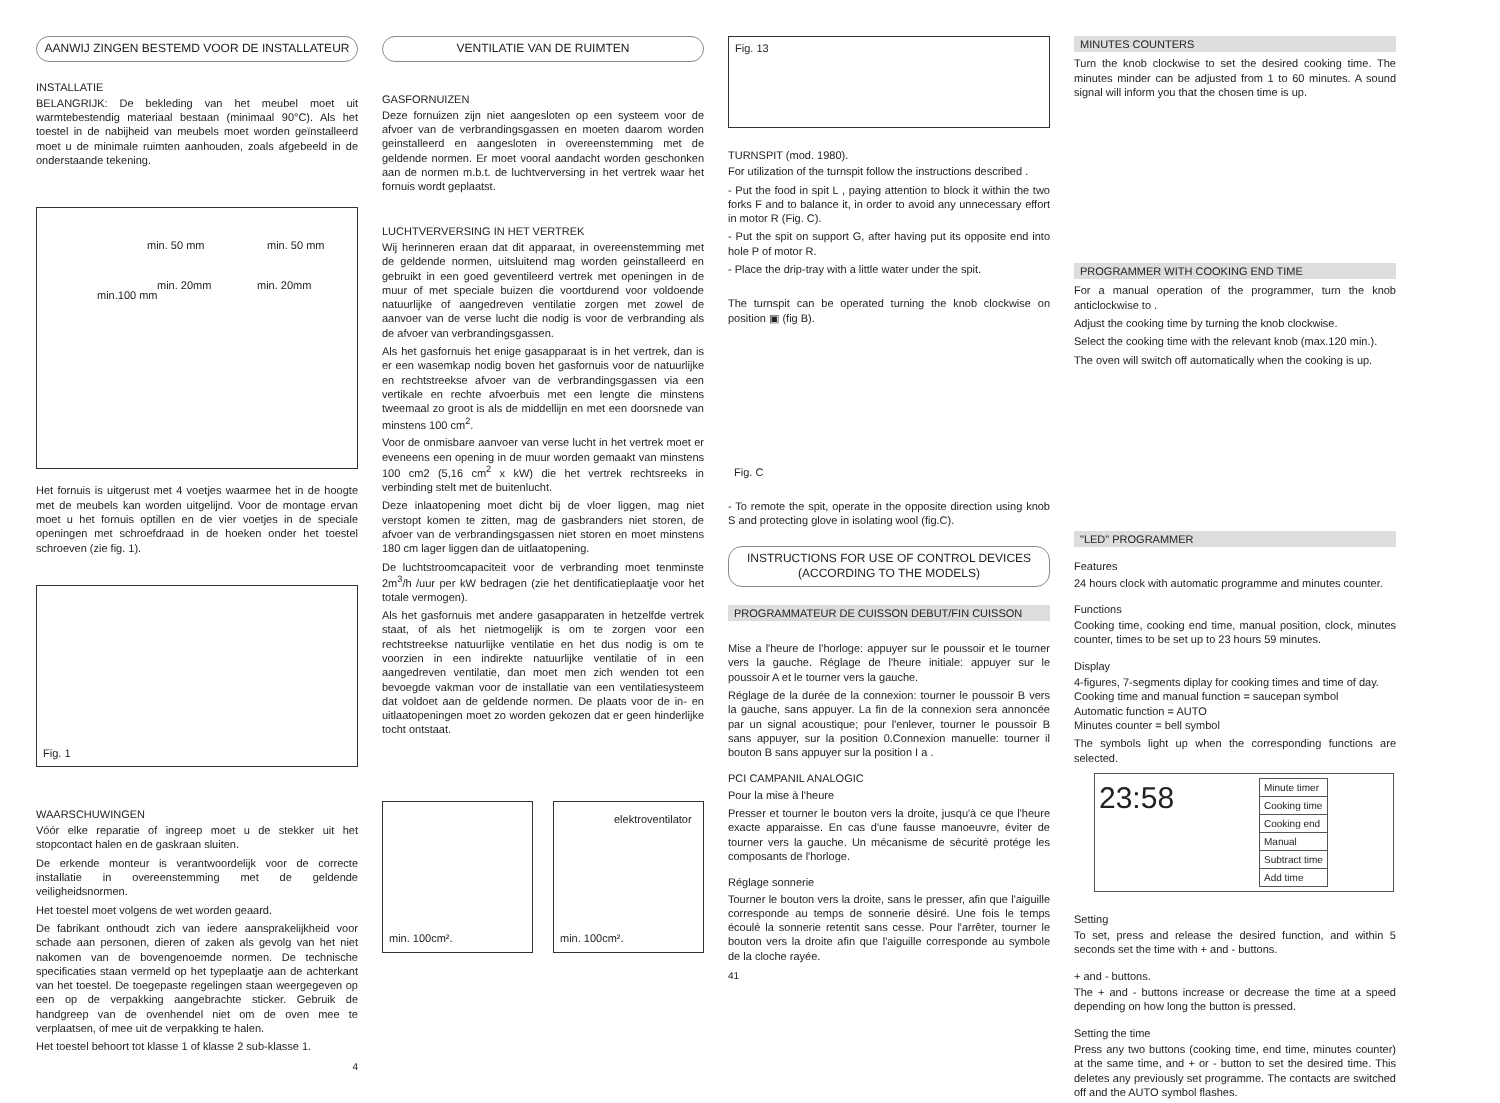AANWIJ ZINGEN BESTEMD VOOR DE INSTALLATEUR
INSTALLATIE
BELANGRIJK: De bekleding van het meubel moet uit warmtebestendig materiaal bestaan (minimaal 90°C). Als het toestel in de nabijheid van meubels moet worden geïnstalleerd moet u de minimale ruimten aanhouden, zoals afgebeeld in de onderstaande tekening.
min. 50 mm min. 50 mm
min.100 mm
min. 20mm min. 20mm
Het fornuis is uitgerust met 4 voetjes waarmee het in de hoogte met de meubels kan worden uitgelijnd. Voor de montage ervan moet u het fornuis optillen en de vier voetjes in de speciale openingen met schroefdraad in de hoeken onder het toestel schroeven (zie fig. 1).
Fig. 1
WAARSCHUWINGEN
Vóór elke reparatie of ingreep moet u de stekker uit het stopcontact halen en de gaskraan sluiten.
De erkende monteur is verantwoordelijk voor de correcte installatie in overeenstemming met de geldende veiligheidsnormen.
Het toestel moet volgens de wet worden geaard.
De fabrikant onthoudt zich van iedere aansprakelijkheid voor schade aan personen, dieren of zaken als gevolg van het niet nakomen van de bovengenoemde normen. De technische specificaties staan vermeld op het typeplaatje aan de achterkant van het toestel. De toegepaste regelingen staan weergegeven op een op de verpakking aangebrachte sticker. Gebruik de handgreep van de ovenhendel niet om de oven mee te verplaatsen, of mee uit de verpakking te halen.
Het toestel behoort tot klasse 1 of klasse 2 sub-klasse 1.
4
VENTILATIE VAN DE RUIMTEN
GASFORNUIZEN
Deze fornuizen zijn niet aangesloten op een systeem voor de afvoer van de verbrandingsgassen en moeten daarom worden geinstalleerd en aangesloten in overeenstemming met de geldende normen. Er moet vooral aandacht worden geschonken aan de normen m.b.t. de luchtverversing in het vertrek waar het fornuis wordt geplaatst.
LUCHTVERVERSING IN HET VERTREK
Wij herinneren eraan dat dit apparaat, in overeenstemming met de geldende normen, uitsluitend mag worden geinstalleerd en gebruikt in een goed geventileerd vertrek met openingen in de muur of met speciale buizen die voortdurend voor voldoende natuurlijke of aangedreven ventilatie zorgen met zowel de aanvoer van de verse lucht die nodig is voor de verbranding als de afvoer van verbrandingsgassen.
Als het gasfornuis het enige gasapparaat is in het vertrek, dan is er een wasemkap nodig boven het gasfornuis voor de natuurlijke en rechtstreekse afvoer van de verbrandingsgassen via een vertikale en rechte afvoerbuis met een lengte die minstens tweemaal zo groot is als de middellijn en met een doorsnede van minstens 100 cm<sup>2</sup>.
Voor de onmisbare aanvoer van verse lucht in het vertrek moet er eveneens een opening in de muur worden gemaakt van minstens 100 cm2 (5,16 cm<sup>2</sup> x kW) die het vertrek rechtsreeks in verbinding stelt met de buitenlucht.
Deze inlaatopening moet dicht bij de vloer liggen, mag niet verstopt komen te zitten, mag de gasbranders niet storen, de afvoer van de verbrandingsgassen niet storen en moet minstens 180 cm lager liggen dan de uitlaatopening.
De luchtstroomcapaciteit voor de verbranding moet tenminste 2m<sup>3</sup>/h /uur per kW bedragen (zie het dentificatieplaatje voor het totale vermogen).
Als het gasfornuis met andere gasapparaten in hetzelfde vertrek staat, of als het nietmogelijk is om te zorgen voor een rechtstreekse natuurlijke ventilatie en het dus nodig is om te voorzien in een indirekte natuurlijke ventilatie of in een aangedreven ventilatie, dan moet men zich wenden tot een bevoegde vakman voor de installatie van een ventilatiesysteem dat voldoet aan de geldende normen. De plaats voor de in- en uitlaatopeningen moet zo worden gekozen dat er geen hinderlijke tocht ontstaat.
min. 100cm².
elektroventilator
min. 100cm².
Fig. 13
TURNSPIT (mod. 1980).
For utilization of the turnspit follow the instructions described .
- Put the food in spit L , paying attention to block it within the two forks F and to balance it, in order to avoid any unnecessary effort in motor R (Fig. C).
- Put the spit on support G, after having put its opposite end into hole P of motor R.
- Place the drip-tray with a little water under the spit.
The turnspit can be operated turning the knob clockwise on position ▣ (fig B).
Fig. C
- To remote the spit, operate in the opposite direction using knob S and protecting glove in isolating wool (fig.C).
INSTRUCTIONS FOR USE OF CONTROL DEVICES (ACCORDING TO THE MODELS)
PROGRAMMATEUR DE CUISSON DEBUT/FIN CUISSON
Mise a l'heure de l'horloge: appuyer sur le poussoir et le tourner vers la gauche. Réglage de l'heure initiale: appuyer sur le poussoir A et le tourner vers la gauche.
Réglage de la durée de la connexion: tourner le poussoir B vers la gauche, sans appuyer. La fin de la connexion sera annoncée par un signal acoustique; pour l'enlever, tourner le poussoir B sans appuyer, sur la position 0.Connexion manuelle: tourner il bouton B sans appuyer sur la position I a .
PCI CAMPANIL ANALOGIC
Pour la mise à l'heure
Presser et tourner le bouton vers la droite, jusqu'à ce que l'heure exacte apparaisse. En cas d'une fausse manoeuvre, éviter de tourner vers la gauche. Un mécanisme de sécurité protége les composants de l'horloge.
Réglage sonnerie
Tourner le bouton vers la droite, sans le presser, afin que l'aiguille corresponde au temps de sonnerie désiré. Une fois le temps écoulé la sonnerie retentit sans cesse. Pour l'arrêter, tourner le bouton vers la droite afin que l'aiguille corresponde au symbole de la cloche rayée.
41
MINUTES COUNTERS
Turn the knob clockwise to set the desired cooking time. The minutes minder can be adjusted from 1 to 60 minutes. A sound signal will inform you that the chosen time is up.
PROGRAMMER WITH COOKING END TIME
For a manual operation of the programmer, turn the knob anticlockwise to .
Adjust the cooking time by turning the knob clockwise.
Select the cooking time with the relevant knob (max.120 min.).
The oven will switch off automatically when the cooking is up.
"LED" PROGRAMMER
Features
24 hours clock with automatic programme and minutes counter.
Functions
Cooking time, cooking end time, manual position, clock, minutes counter, times to be set up to 23 hours 59 minutes.
Display
4-figures, 7-segments diplay for cooking times and time of day.
Cooking time and manual function = saucepan symbol
Automatic function = AUTO
Minutes counter = bell symbol
The symbols light up when the corresponding functions are selected.
23:58
| Minute timer |
| Cooking time |
| Cooking end |
| Manual |
| Subtract time |
| Add time |
Setting
To set, press and release the desired function, and within 5 seconds set the time with + and - buttons.
+ and - buttons.
The + and - buttons increase or decrease the time at a speed depending on how long the button is pressed.
Setting the time
Press any two buttons (cooking time, end time, minutes counter) at the same time, and + or - button to set the desired time. This deletes any previously set programme. The contacts are switched off and the AUTO symbol flashes.